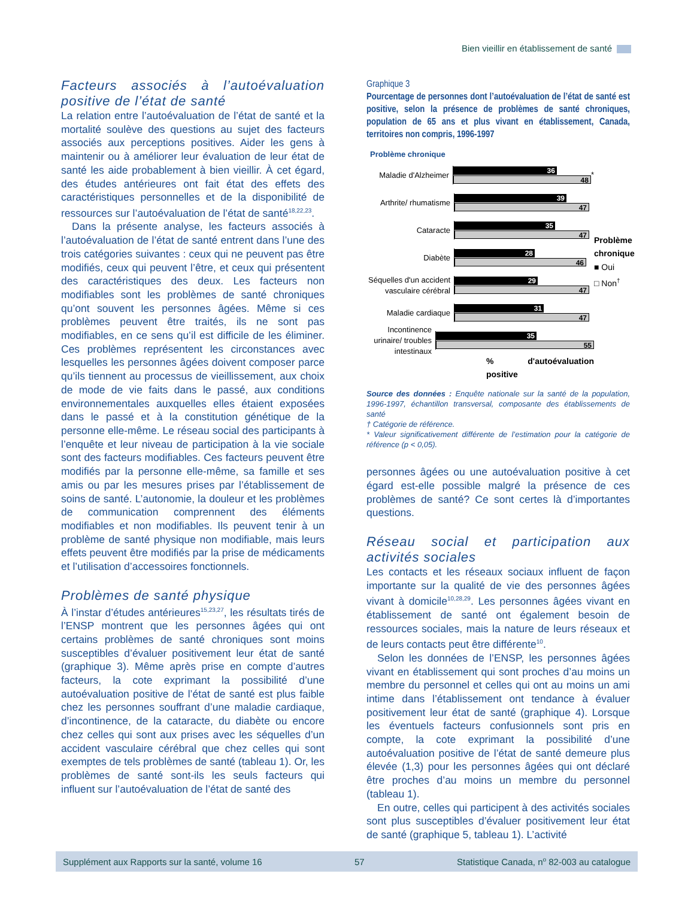Bien vieillir en établissement de santé
Facteurs associés à l’autoévaluation positive de l’état de santé
La relation entre l’autoévaluation de l’état de santé et la mortalité soulève des questions au sujet des facteurs associés aux perceptions positives. Aider les gens à maintenir ou à améliorer leur évaluation de leur état de santé les aide probablement à bien vieillir. À cet égard, des études antérieures ont fait état des effets des caractéristiques personnelles et de la disponibilité de ressources sur l’autoévaluation de l’état de santé<sup>18,22,23</sup>.
Dans la présente analyse, les facteurs associés à l’autoévaluation de l’état de santé entrent dans l’une des trois catégories suivantes : ceux qui ne peuvent pas être modifiés, ceux qui peuvent l’être, et ceux qui présentent des caractéristiques des deux. Les facteurs non modifiables sont les problèmes de santé chroniques qu’ont souvent les personnes âgées. Même si ces problèmes peuvent être traités, ils ne sont pas modifiables, en ce sens qu’il est difficile de les éliminer. Ces problèmes représentent les circonstances avec lesquelles les personnes âgées doivent composer parce qu’ils tiennent au processus de vieillissement, aux choix de mode de vie faits dans le passé, aux conditions environnementales auxquelles elles étaient exposées dans le passé et à la constitution génétique de la personne elle-même. Le réseau social des participants à l’enquête et leur niveau de participation à la vie sociale sont des facteurs modifiables. Ces facteurs peuvent être modifiés par la personne elle-même, sa famille et ses amis ou par les mesures prises par l’établissement de soins de santé. L’autonomie, la douleur et les problèmes de communication comprennent des éléments modifiables et non modifiables. Ils peuvent tenir à un problème de santé physique non modifiable, mais leurs effets peuvent être modifiés par la prise de médicaments et l’utilisation d’accessoires fonctionnels.
Problèmes de santé physique
À l’instar d’études antérieures<sup>15,23,27</sup>, les résultats tirés de l’ENSP montrent que les personnes âgées qui ont certains problèmes de santé chroniques sont moins susceptibles d’évaluer positivement leur état de santé (graphique 3). Même après prise en compte d’autres facteurs, la cote exprimant la possibilité d’une autoévaluation positive de l’état de santé est plus faible chez les personnes souffrant d’une maladie cardiaque, d’incontinence, de la cataracte, du diabète ou encore chez celles qui sont aux prises avec les séquelles d’un accident vasculaire cérébral que chez celles qui sont exemptes de tels problèmes de santé (tableau 1). Or, les problèmes de santé sont-ils les seuls facteurs qui influent sur l’autoévaluation de l’état de santé des
Graphique 3
Pourcentage de personnes dont l’autoévaluation de l’état de santé est positive, selon la présence de problèmes de santé chroniques, population de 65 ans et plus vivant en établissement, Canada, territoires non compris, 1996-1997
Problème chronique
Maladie d'Alzheimer
36
48
*
Arthrite/ rhumatisme
39
47
Cataracte
35
47
Diabète
28
46
Séquelles d'un accident vasculaire cérébral
29
47
Maladie cardiaque
31
47
Incontinence urinaire/ troubles intestinaux
35
55
% d'autoévaluation positive
Problème chronique
■ Oui
□ Non<sup>†</sup>
Source des données : Enquête nationale sur la santé de la population, 1996-1997, échantillon transversal, composante des établissements de santé
† Catégorie de référence.
* Valeur significativement différente de l’estimation pour la catégorie de référence (p < 0,05).
personnes âgées ou une autoévaluation positive à cet égard est-elle possible malgré la présence de ces problèmes de santé? Ce sont certes là d’importantes questions.
Réseau social et participation aux activités sociales
Les contacts et les réseaux sociaux influent de façon importante sur la qualité de vie des personnes âgées vivant à domicile<sup>10,28,29</sup>. Les personnes âgées vivant en établissement de santé ont également besoin de ressources sociales, mais la nature de leurs réseaux et de leurs contacts peut être différente<sup>10</sup>.
Selon les données de l’ENSP, les personnes âgées vivant en établissement qui sont proches d’au moins un membre du personnel et celles qui ont au moins un ami intime dans l’établissement ont tendance à évaluer positivement leur état de santé (graphique 4). Lorsque les éventuels facteurs confusionnels sont pris en compte, la cote exprimant la possibilité d’une autoévaluation positive de l’état de santé demeure plus élevée (1,3) pour les personnes âgées qui ont déclaré être proches d’au moins un membre du personnel (tableau 1).
En outre, celles qui participent à des activités sociales sont plus susceptibles d’évaluer positivement leur état de santé (graphique 5, tableau 1). L’activité
Supplément aux Rapports sur la santé, volume 16 57 Statistique Canada, n<sup>o</sup> 82-003 au catalogue